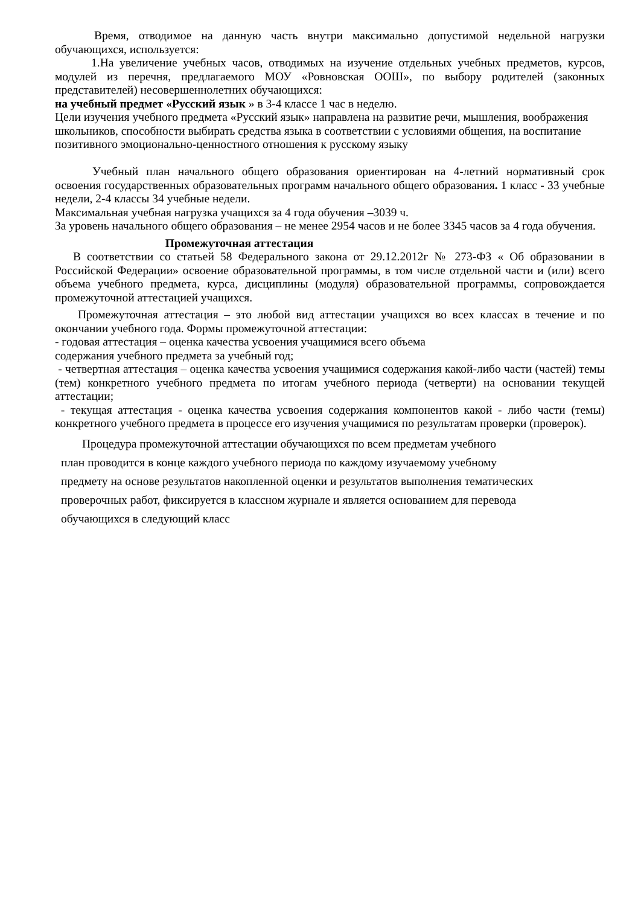Время, отводимое на данную часть внутри максимально допустимой недельной нагрузки обучающихся, используется:
1.На увеличение учебных часов, отводимых на изучение отдельных учебных предметов, курсов, модулей из перечня, предлагаемого МОУ «Ровновская ООШ», по выбору родителей (законных представителей) несовершеннолетних обучающихся:
на учебный предмет «Русский язык » в 3-4 классе 1 час в неделю.
Цели изучения учебного предмета «Русский язык» направлена на развитие речи, мышления, воображения школьников, способности выбирать средства языка в соответствии с условиями общения, на воспитание позитивного эмоционально-ценностного отношения к русскому языку
Учебный план начального общего образования ориентирован на 4-летний нормативный срок освоения государственных образовательных программ начального общего образования. 1 класс - 33 учебные недели, 2-4 классы 34 учебные недели.
Максимальная учебная нагрузка учащихся за 4 года обучения –3039 ч.
За уровень начального общего образования – не менее 2954 часов и не более 3345 часов за 4 года обучения.
Промежуточная аттестация
В соответствии со статьей 58 Федерального закона от 29.12.2012г № 273-ФЗ « Об образовании в Российской Федерации» освоение образовательной программы, в том числе отдельной части и (или) всего объема учебного предмета, курса, дисциплины (модуля) образовательной программы, сопровождается промежуточной аттестацией учащихся.
Промежуточная аттестация – это любой вид аттестации учащихся во всех классах в течение и по окончании учебного года. Формы промежуточной аттестации:
- годовая аттестация – оценка качества усвоения учащимися всего объема
содержания учебного предмета за учебный год;
- четвертная аттестация – оценка качества усвоения учащимися содержания какой-либо части (частей) темы (тем) конкретного учебного предмета по итогам учебного периода (четверти) на основании текущей аттестации;
- текущая аттестация - оценка качества усвоения содержания компонентов какой - либо части (темы) конкретного учебного предмета в процессе его изучения учащимися по результатам проверки (проверок).
Процедура промежуточной аттестации обучающихся по всем предметам учебного
план проводится в конце каждого учебного периода по каждому изучаемому учебному
предмету на основе результатов накопленной оценки и результатов выполнения тематических
проверочных работ, фиксируется в классном журнале и является основанием для перевода
обучающихся в следующий класс